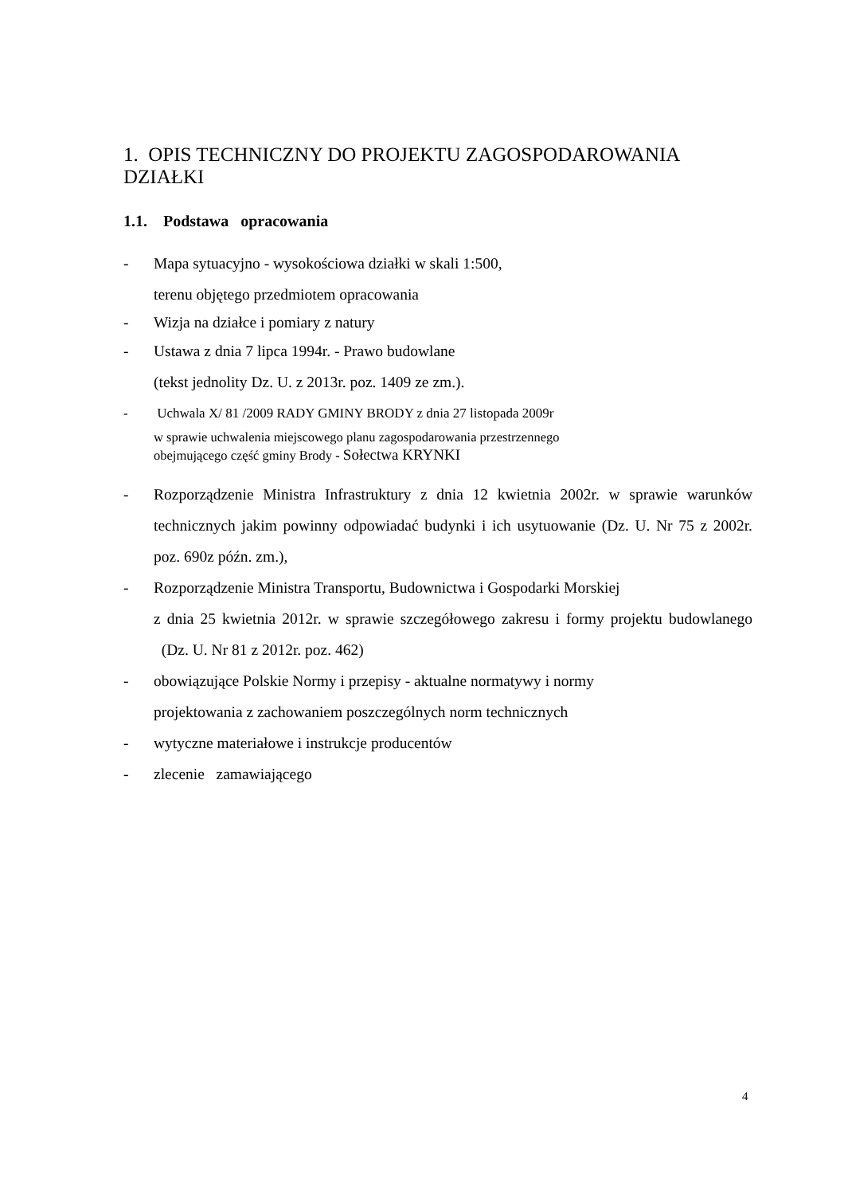1. OPIS TECHNICZNY DO PROJEKTU ZAGOSPODAROWANIA DZIAŁKI
1.1. Podstawa opracowania
- Mapa sytuacyjno - wysokościowa działki w skali 1:500,
terenu objętego przedmiotem opracowania
- Wizja na działce i pomiary z natury
- Ustawa z dnia 7 lipca 1994r. - Prawo budowlane
(tekst jednolity Dz. U. z 2013r. poz. 1409 ze zm.).
- Uchwala X/ 81 /2009 RADY GMINY BRODY z dnia 27 listopada 2009r
w sprawie uchwalenia miejscowego planu zagospodarowania przestrzennego
obejmującego część gminy Brody - Sołectwa KRYNKI
- Rozporządzenie Ministra Infrastruktury z dnia 12 kwietnia 2002r. w sprawie warunków technicznych jakim powinny odpowiadać budynki i ich usytuowanie (Dz. U. Nr 75 z 2002r. poz. 690z późn. zm.),
- Rozporządzenie Ministra Transportu, Budownictwa i Gospodarki Morskiej
z dnia 25 kwietnia 2012r. w sprawie szczegółowego zakresu i formy projektu budowlanego (Dz. U. Nr 81 z 2012r. poz. 462)
- obowiązujące Polskie Normy i przepisy - aktualne normatywy i normy
projektowania z zachowaniem poszczególnych norm technicznych
- wytyczne materiałowe i instrukcje producentów
- zlecenie zamawiającego
4